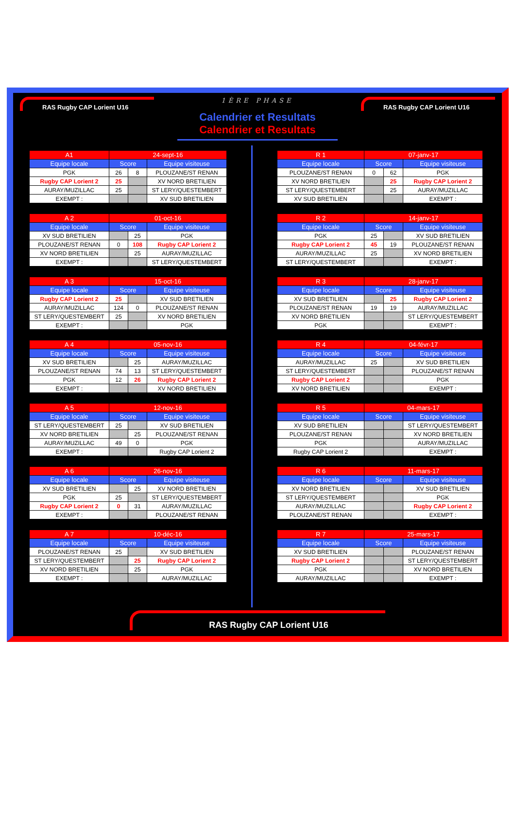RAS Rugby CAP Lorient U16
1ÈRE PHASE
Calendrier et Resultats
Calendrier et Resultats
RAS Rugby CAP Lorient U16
| A1 | 24-sept-16 | | |
| Equipe locale | Score | | Equipe visiteuse |
| PGK | 26 | 8 | PLOUZANE/ST RENAN |
| Rugby CAP Lorient 2 | 25 | | XV NORD BRETILIEN |
| AURAY/MUZILLAC | 25 | | ST LERY/QUESTEMBERT |
| EXEMPT : | | | XV SUD BRETILIEN |
| A 2 | 01-oct-16 | | |
| Equipe locale | Score | | Equipe visiteuse |
| XV SUD BRETILIEN | | 25 | PGK |
| PLOUZANE/ST RENAN | 0 | 108 | Rugby CAP Lorient 2 |
| XV NORD BRETILIEN | | 25 | AURAY/MUZILLAC |
| EXEMPT : | | | ST LERY/QUESTEMBERT |
| A 3 | 15-oct-16 | | |
| Equipe locale | Score | | Equipe visiteuse |
| Rugby CAP Lorient 2 | 25 | | XV SUD BRETILIEN |
| AURAY/MUZILLAC | 124 | 0 | PLOUZANE/ST RENAN |
| ST LERY/QUESTEMBERT | 25 | | XV NORD BRETILIEN |
| EXEMPT : | | | PGK |
| A 4 | 05-nov-16 | | |
| Equipe locale | Score | | Equipe visiteuse |
| XV SUD BRETILIEN | | 25 | AURAY/MUZILLAC |
| PLOUZANE/ST RENAN | 74 | 13 | ST LERY/QUESTEMBERT |
| PGK | 12 | 26 | Rugby CAP Lorient 2 |
| EXEMPT : | | | XV NORD BRETILIEN |
| A 5 | 12-nov-16 | | |
| Equipe locale | Score | | Equipe visiteuse |
| ST LERY/QUESTEMBERT | 25 | | XV SUD BRETILIEN |
| XV NORD BRETILIEN | | 25 | PLOUZANE/ST RENAN |
| AURAY/MUZILLAC | 49 | 0 | PGK |
| EXEMPT : | | | Rugby CAP Lorient 2 |
| A 6 | 26-nov-16 | | |
| Equipe locale | Score | | Equipe visiteuse |
| XV SUD BRETILIEN | | 25 | XV NORD BRETILIEN |
| PGK | 25 | | ST LERY/QUESTEMBERT |
| Rugby CAP Lorient 2 | 0 | 31 | AURAY/MUZILLAC |
| EXEMPT : | | | PLOUZANE/ST RENAN |
| A 7 | 10-déc-16 | | |
| Equipe locale | Score | | Equipe visiteuse |
| PLOUZANE/ST RENAN | 25 | | XV SUD BRETILIEN |
| ST LERY/QUESTEMBERT | | 25 | Rugby CAP Lorient 2 |
| XV NORD BRETILIEN | | 25 | PGK |
| EXEMPT : | | | AURAY/MUZILLAC |
| R 1 | 07-janv-17 | | |
| Equipe locale | Score | | Equipe visiteuse |
| PLOUZANE/ST RENAN | 0 | 62 | PGK |
| XV NORD BRETILIEN | | 25 | Rugby CAP Lorient 2 |
| ST LERY/QUESTEMBERT | | 25 | AURAY/MUZILLAC |
| XV SUD BRETILIEN | | | EXEMPT : |
| R 2 | 14-janv-17 | | |
| Equipe locale | Score | | Equipe visiteuse |
| PGK | 25 | | XV SUD BRETILIEN |
| Rugby CAP Lorient 2 | 45 | 19 | PLOUZANE/ST RENAN |
| AURAY/MUZILLAC | 25 | | XV NORD BRETILIEN |
| ST LERY/QUESTEMBERT | | | EXEMPT : |
| R 3 | 28-janv-17 | | |
| Equipe locale | Score | | Equipe visiteuse |
| XV SUD BRETILIEN | | 25 | Rugby CAP Lorient 2 |
| PLOUZANE/ST RENAN | 19 | 19 | AURAY/MUZILLAC |
| XV NORD BRETILIEN | | | ST LERY/QUESTEMBERT |
| PGK | | | EXEMPT : |
| R 4 | 04-févr-17 | | |
| Equipe locale | Score | | Equipe visiteuse |
| AURAY/MUZILLAC | 25 | | XV SUD BRETILIEN |
| ST LERY/QUESTEMBERT | | | PLOUZANE/ST RENAN |
| Rugby CAP Lorient 2 | | | PGK |
| XV NORD BRETILIEN | | | EXEMPT : |
| R 5 | 04-mars-17 | | |
| Equipe locale | Score | | Equipe visiteuse |
| XV SUD BRETILIEN | | | ST LERY/QUESTEMBERT |
| PLOUZANE/ST RENAN | | | XV NORD BRETILIEN |
| PGK | | | AURAY/MUZILLAC |
| Rugby CAP Lorient 2 | | | EXEMPT : |
| R 6 | 11-mars-17 | | |
| Equipe locale | Score | | Equipe visiteuse |
| XV NORD BRETILIEN | | | XV SUD BRETILIEN |
| ST LERY/QUESTEMBERT | | | PGK |
| AURAY/MUZILLAC | | | Rugby CAP Lorient 2 |
| PLOUZANE/ST RENAN | | | EXEMPT : |
| R 7 | 25-mars-17 | | |
| Equipe locale | Score | | Equipe visiteuse |
| XV SUD BRETILIEN | | | PLOUZANE/ST RENAN |
| Rugby CAP Lorient 2 | | | ST LERY/QUESTEMBERT |
| PGK | | | XV NORD BRETILIEN |
| AURAY/MUZILLAC | | | EXEMPT : |
RAS Rugby CAP Lorient U16